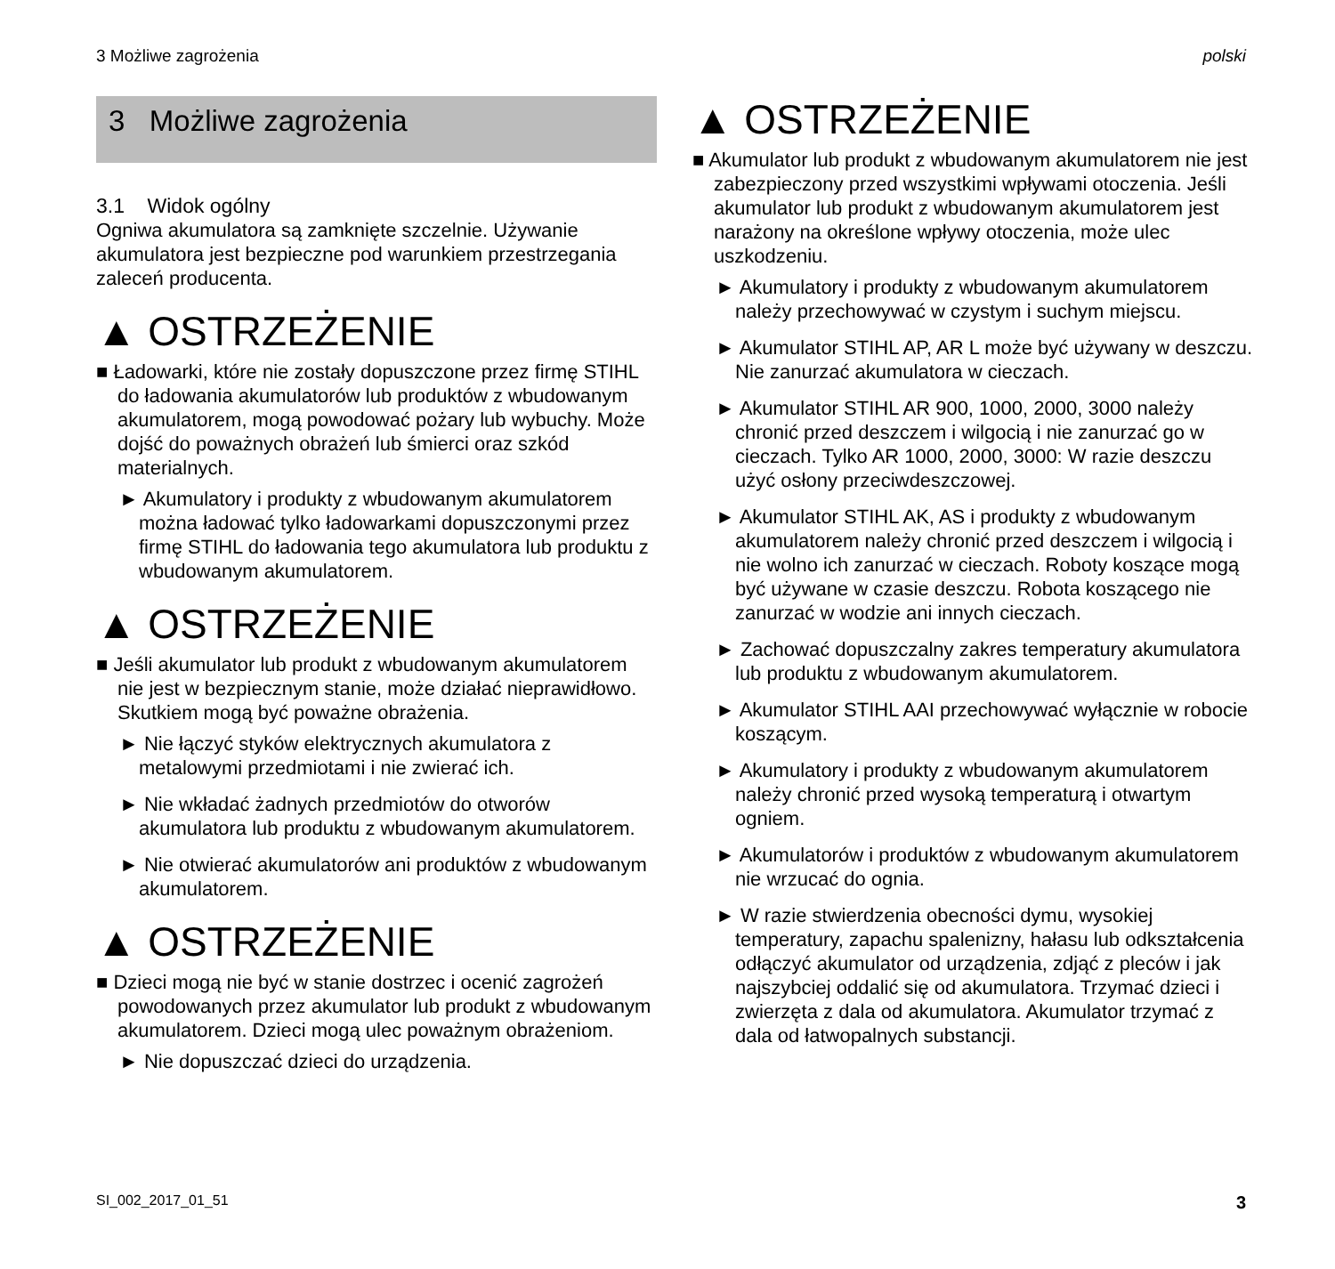3 Możliwe zagrożenia polski
3 Możliwe zagrożenia
3.1 Widok ogólny
Ogniwa akumulatora są zamknięte szczelnie. Używanie akumulatora jest bezpieczne pod warunkiem przestrzegania zaleceń producenta.
▲ OSTRZEŻENIE
■ Ładowarki, które nie zostały dopuszczone przez firmę STIHL do ładowania akumulatorów lub produktów z wbudowanym akumulatorem, mogą powodować pożary lub wybuchy. Może dojść do poważnych obrażeń lub śmierci oraz szkód materialnych.
► Akumulatory i produkty z wbudowanym akumulatorem można ładować tylko ładowarkami dopuszczonymi przez firmę STIHL do ładowania tego akumulatora lub produktu z wbudowanym akumulatorem.
▲ OSTRZEŻENIE
■ Jeśli akumulator lub produkt z wbudowanym akumulatorem nie jest w bezpiecznym stanie, może działać nieprawidłowo. Skutkiem mogą być poważne obrażenia.
► Nie łączyć styków elektrycznych akumulatora z metalowymi przedmiotami i nie zwierać ich.
► Nie wkładać żadnych przedmiotów do otworów akumulatora lub produktu z wbudowanym akumulatorem.
► Nie otwierać akumulatorów ani produktów z wbudowanym akumulatorem.
▲ OSTRZEŻENIE
■ Dzieci mogą nie być w stanie dostrzec i ocenić zagrożeń powodowanych przez akumulator lub produkt z wbudowanym akumulatorem. Dzieci mogą ulec poważnym obrażeniom.
► Nie dopuszczać dzieci do urządzenia.
▲ OSTRZEŻENIE
■ Akumulator lub produkt z wbudowanym akumulatorem nie jest zabezpieczony przed wszystkimi wpływami otoczenia. Jeśli akumulator lub produkt z wbudowanym akumulatorem jest narażony na określone wpływy otoczenia, może ulec uszkodzeniu.
► Akumulatory i produkty z wbudowanym akumulatorem należy przechowywać w czystym i suchym miejscu.
► Akumulator STIHL AP, AR L może być używany w deszczu. Nie zanurzać akumulatora w cieczach.
► Akumulator STIHL AR 900, 1000, 2000, 3000 należy chronić przed deszczem i wilgocią i nie zanurzać go w cieczach. Tylko AR 1000, 2000, 3000: W razie deszczu użyć osłony przeciwdeszczowej.
► Akumulator STIHL AK, AS i produkty z wbudowanym akumulatorem należy chronić przed deszczem i wilgocią i nie wolno ich zanurzać w cieczach. Roboty koszące mogą być używane w czasie deszczu. Robota koszącego nie zanurzać w wodzie ani innych cieczach.
► Zachować dopuszczalny zakres temperatury akumulatora lub produktu z wbudowanym akumulatorem.
► Akumulator STIHL AAI przechowywać wyłącznie w robocie koszącym.
► Akumulatory i produkty z wbudowanym akumulatorem należy chronić przed wysoką temperaturą i otwartym ogniem.
► Akumulatorów i produktów z wbudowanym akumulatorem nie wrzucać do ognia.
► W razie stwierdzenia obecności dymu, wysokiej temperatury, zapachu spalenizny, hałasu lub odkształcenia odłączyć akumulator od urządzenia, zdjąć z pleców i jak najszybciej oddalić się od akumulatora. Trzymać dzieci i zwierzęta z dala od akumulatora. Akumulator trzymać z dala od łatwopalnych substancji.
SI_002_2017_01_51 3